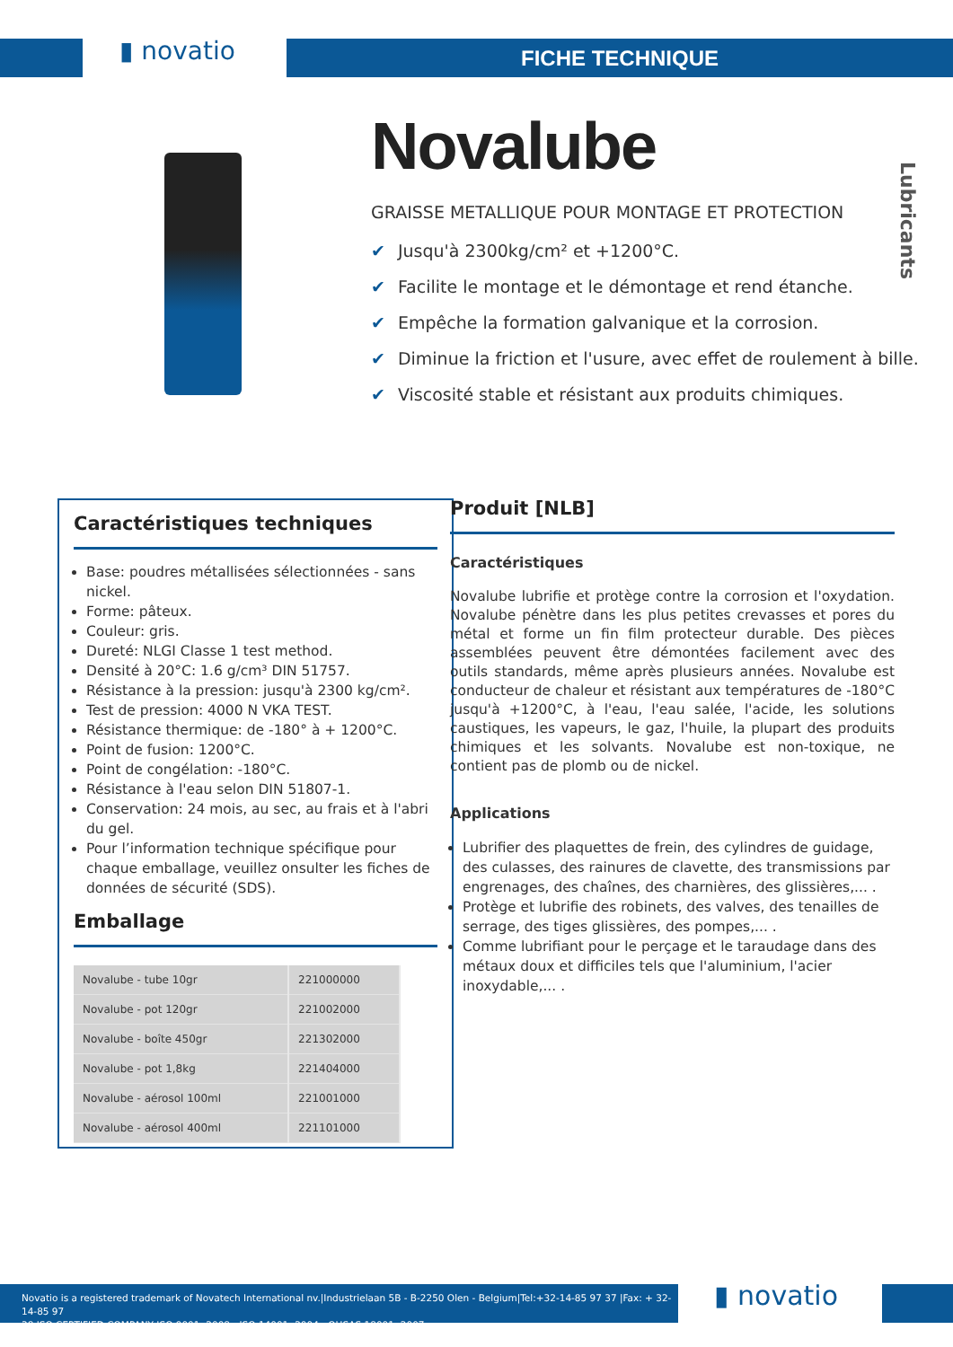▮ novatio FICHE TECHNIQUE
Novalube
GRAISSE METALLIQUE POUR MONTAGE ET PROTECTION
✔ Jusqu'à 2300kg/cm² et +1200°C.
✔ Facilite le montage et le démontage et rend étanche.
✔ Empêche la formation galvanique et la corrosion.
✔ Diminue la friction et l'usure, avec effet de roulement à bille.
✔ Viscosité stable et résistant aux produits chimiques.
Lubricants
Caractéristiques techniques
Base: poudres métallisées sélectionnées - sans nickel.
Forme: pâteux.
Couleur: gris.
Dureté: NLGI Classe 1 test method.
Densité à 20°C: 1.6 g/cm³ DIN 51757.
Résistance à la pression: jusqu'à 2300 kg/cm².
Test de pression: 4000 N VKA TEST.
Résistance thermique: de -180° à + 1200°C.
Point de fusion: 1200°C.
Point de congélation: -180°C.
Résistance à l'eau selon DIN 51807-1.
Conservation: 24 mois, au sec, au frais et à l'abri du gel.
Pour l’information technique spécifique pour chaque emballage, veuillez onsulter les fiches de données de sécurité (SDS).
Emballage
| Novalube - tube 10gr | 221000000 |
| Novalube - pot 120gr | 221002000 |
| Novalube - boîte 450gr | 221302000 |
| Novalube - pot 1,8kg | 221404000 |
| Novalube - aérosol 100ml | 221001000 |
| Novalube - aérosol 400ml | 221101000 |
Produit [NLB]
Caractéristiques
Novalube lubrifie et protège contre la corrosion et l'oxydation. Novalube pénètre dans les plus petites crevasses et pores du métal et forme un fin film protecteur durable. Des pièces assemblées peuvent être démontées facilement avec des outils standards, même après plusieurs années. Novalube est conducteur de chaleur et résistant aux températures de -180°C jusqu'à +1200°C, à l'eau, l'eau salée, l'acide, les solutions caustiques, les vapeurs, le gaz, l'huile, la plupart des produits chimiques et les solvants. Novalube est non-toxique, ne contient pas de plomb ou de nickel.
Applications
Lubrifier des plaquettes de frein, des cylindres de guidage, des culasses, des rainures de clavette, des transmissions par engrenages, des chaînes, des charnières, des glissières,... .
Protège et lubrifie des robinets, des valves, des tenailles de serrage, des tiges glissières, des pompes,... .
Comme lubrifiant pour le perçage et le taraudage dans des métaux doux et difficiles tels que l'aluminium, l'acier inoxydable,... .
Novatio is a registered trademark of Novatech International nv.|Industrielaan 5B - B-2250 Olen - Belgium|Tel:+32-14-85 97 37 |Fax: + 32-14-85 97
38 ISO CERTIFIED COMPANY ISO 9001: 2008 - ISO 14001: 2004 - OHSAS 18001: 2007
▮ novatio